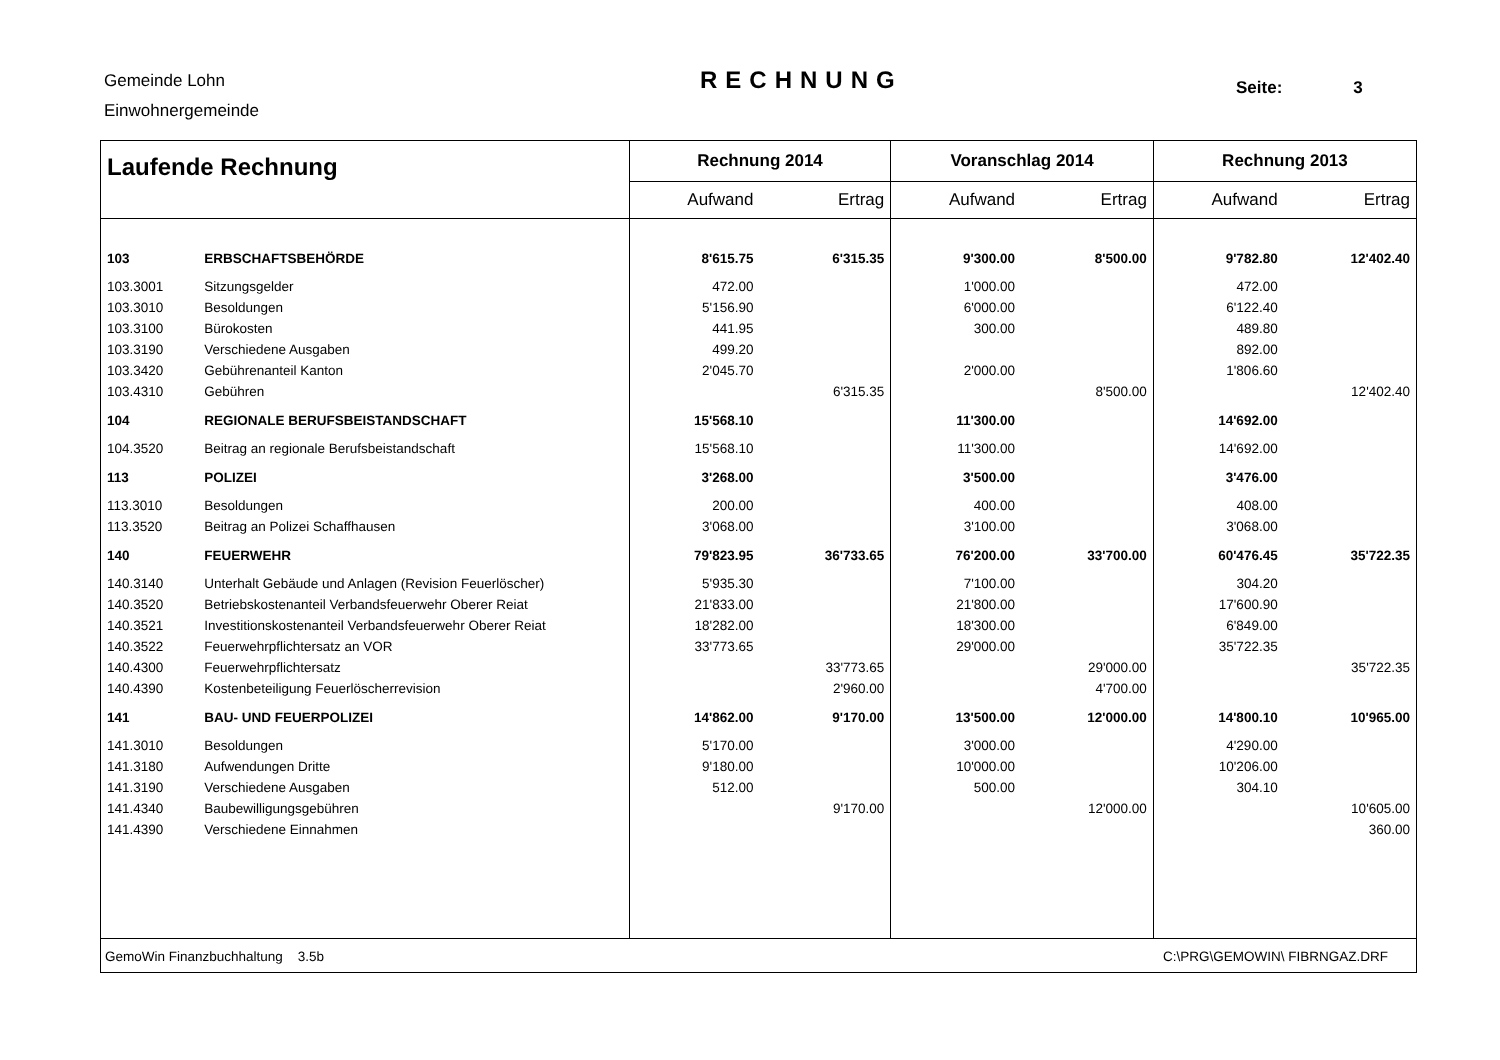Gemeinde Lohn
Einwohnergemeinde
RECHNUNG Seite: 3
| Laufende Rechnung | | Rechnung 2014 | | Voranschlag 2014 | | Rechnung 2013 | |
| --- | --- | --- | --- | --- | --- | --- | --- |
| | | Aufwand | Ertrag | Aufwand | Ertrag | Aufwand | Ertrag |
| 103 | ERBSCHAFTSBEHÖRDE | 8'615.75 | 6'315.35 | 9'300.00 | 8'500.00 | 9'782.80 | 12'402.40 |
| 103.3001 | Sitzungsgelder | 472.00 | | 1'000.00 | | 472.00 | |
| 103.3010 | Besoldungen | 5'156.90 | | 6'000.00 | | 6'122.40 | |
| 103.3100 | Bürokosten | 441.95 | | 300.00 | | 489.80 | |
| 103.3190 | Verschiedene Ausgaben | 499.20 | | | | 892.00 | |
| 103.3420 | Gebührenanteil Kanton | 2'045.70 | | 2'000.00 | | 1'806.60 | |
| 103.4310 | Gebühren | | 6'315.35 | | 8'500.00 | | 12'402.40 |
| 104 | REGIONALE BERUFSBEISTANDSCHAFT | 15'568.10 | | 11'300.00 | | 14'692.00 | |
| 104.3520 | Beitrag an regionale Berufsbeistandschaft | 15'568.10 | | 11'300.00 | | 14'692.00 | |
| 113 | POLIZEI | 3'268.00 | | 3'500.00 | | 3'476.00 | |
| 113.3010 | Besoldungen | 200.00 | | 400.00 | | 408.00 | |
| 113.3520 | Beitrag an Polizei Schaffhausen | 3'068.00 | | 3'100.00 | | 3'068.00 | |
| 140 | FEUERWEHR | 79'823.95 | 36'733.65 | 76'200.00 | 33'700.00 | 60'476.45 | 35'722.35 |
| 140.3140 | Unterhalt Gebäude und Anlagen (Revision Feuerlöscher) | 5'935.30 | | 7'100.00 | | 304.20 | |
| 140.3520 | Betriebskostenanteil Verbandsfeuerwehr Oberer Reiat | 21'833.00 | | 21'800.00 | | 17'600.90 | |
| 140.3521 | Investitionskostenanteil Verbandsfeuerwehr Oberer Reiat | 18'282.00 | | 18'300.00 | | 6'849.00 | |
| 140.3522 | Feuerwehrpflichtersatz an VOR | 33'773.65 | | 29'000.00 | | 35'722.35 | |
| 140.4300 | Feuerwehrpflichtersatz | | 33'773.65 | | 29'000.00 | | 35'722.35 |
| 140.4390 | Kostenbeteiligung Feuerlöscherrevision | | 2'960.00 | | 4'700.00 | | |
| 141 | BAU- UND FEUERPOLIZEI | 14'862.00 | 9'170.00 | 13'500.00 | 12'000.00 | 14'800.10 | 10'965.00 |
| 141.3010 | Besoldungen | 5'170.00 | | 3'000.00 | | 4'290.00 | |
| 141.3180 | Aufwendungen Dritte | 9'180.00 | | 10'000.00 | | 10'206.00 | |
| 141.3190 | Verschiedene Ausgaben | 512.00 | | 500.00 | | 304.10 | |
| 141.4340 | Baubewilligungsgebühren | | 9'170.00 | | 12'000.00 | | 10'605.00 |
| 141.4390 | Verschiedene Einnahmen | | | | | | 360.00 |
GemoWin Finanzbuchhaltung 3.5b C:\PRG\GEMOWIN\ FIBRNGAZ.DRF